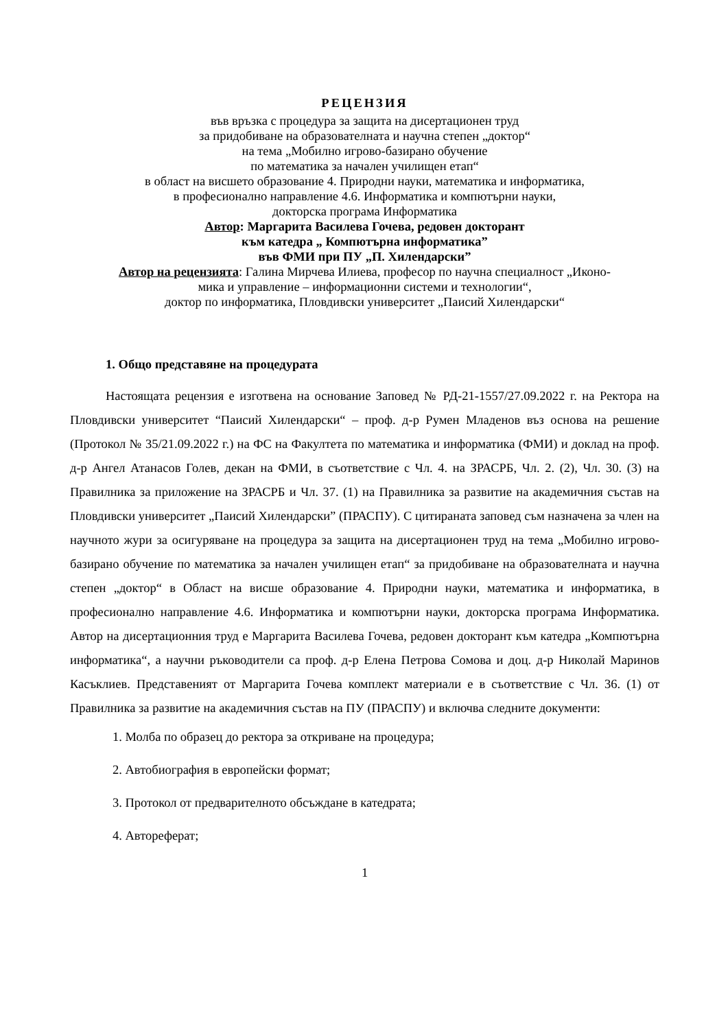РЕЦЕНЗИЯ
във връзка с процедура за защита на дисертационен труд
за придобиване на образователната и научна степен „доктор“
на тема „Мобилно игрово-базирано обучение
по математика за начален училищен етап“
в област на висшето образование 4. Природни науки, математика и информатика,
в професионално направление 4.6. Информатика и компютърни науки,
докторска програма Информатика
Автор: Маргарита Василева Гочева, редовен докторант
към катедра „ Компютърна информатика”
във ФМИ при ПУ „П. Хилендарски”
Автор на рецензията: Галина Мирчева Илиева, професор по научна специалност „Иконо-
мика и управление – информационни системи и технологии“,
доктор по информатика, Пловдивски университет „Паисий Хилендарски“
1. Общо представяне на процедурата
Настоящата рецензия е изготвена на основание Заповед № РД-21-1557/27.09.2022 г. на Ректора на Пловдивски университет “Паисий Хилендарски“ – проф. д-р Румен Младенов въз основа на решение (Протокол № 35/21.09.2022 г.) на ФС на Факултета по математика и информатика (ФМИ) и доклад на проф. д-р Ангел Атанасов Голев, декан на ФМИ, в съответствие с Чл. 4. на ЗРАСРБ, Чл. 2. (2), Чл. 30. (3) на Правилника за приложение на ЗРАСРБ и Чл. 37. (1) на Правилника за развитие на академичния състав на Пловдивски университет „Паисий Хилендарски” (ПРАСПУ). С цитираната заповед съм назначена за член на научното жури за осигуряване на процедура за защита на дисертационен труд на тема „Мобилно игрово-базирано обучение по математика за начален училищен етап“ за придобиване на образователната и научна степен „доктор“ в Област на висше образование 4. Природни науки, математика и информатика, в професионално направление 4.6. Информатика и компютърни науки, докторска програма Информатика. Автор на дисертационния труд е Маргарита Василева Гочева, редовен докторант към катедра „Компютърна информатика“, а научни ръководители са проф. д-р Елена Петрова Сомова и доц. д-р Николай Маринов Касъклиев. Представеният от Маргарита Гочева комплект материали е в съответствие с Чл. 36. (1) от Правилника за развитие на академичния състав на ПУ (ПРАСПУ) и включва следните документи:
1. Молба по образец до ректора за откриване на процедура;
2. Автобиография в европейски формат;
3. Протокол от предварителното обсъждане в катедрата;
4. Автореферат;
1